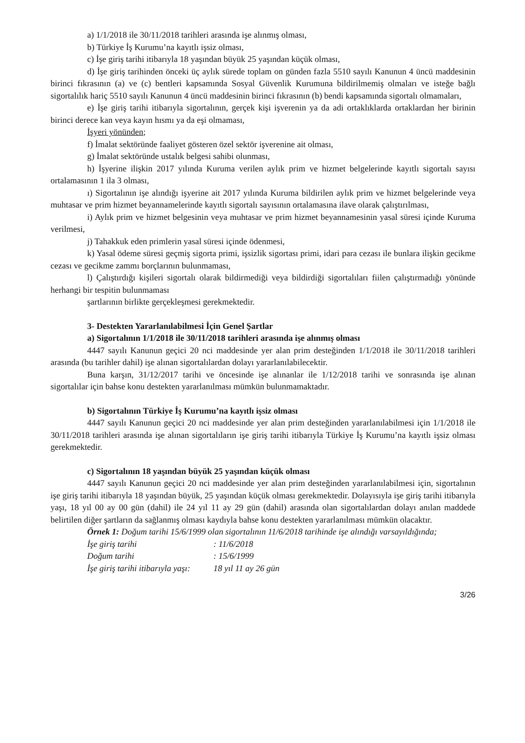a) 1/1/2018 ile 30/11/2018 tarihleri arasında işe alınmış olması,
b) Türkiye İş Kurumu’na kayıtlı işsiz olması,
c) İşe giriş tarihi itibarıyla 18 yaşından büyük 25 yaşından küçük olması,
d) İşe giriş tarihinden önceki üç aylık sürede toplam on günden fazla 5510 sayılı Kanunun 4 üncü maddesinin birinci fıkrasının (a) ve (c) bentleri kapsamında Sosyal Güvenlik Kurumuna bildirilmemiş olmaları ve isteğe bağlı sigortalılık hariç 5510 sayılı Kanunun 4 üncü maddesinin birinci fıkrasının (b) bendi kapsamında sigortalı olmamaları,
e) İşe giriş tarihi itibarıyla sigortalının, gerçek kişi işverenin ya da adi ortaklıklarda ortaklardan her birinin birinci derece kan veya kayın hısmı ya da eşi olmaması,
İşyeri yönünden;
f) İmalat sektöründe faaliyet gösteren özel sektör işverenine ait olması,
g) İmalat sektöründe ustalık belgesi sahibi olunması,
h) İşyerine ilişkin 2017 yılında Kuruma verilen aylık prim ve hizmet belgelerinde kayıtlı sigortalı sayısı ortalamasının 1 ila 3 olması,
ı) Sigortalının işe alındığı işyerine ait 2017 yılında Kuruma bildirilen aylık prim ve hizmet belgelerinde veya muhtasar ve prim hizmet beyannamelerinde kayıtlı sigortalı sayısının ortalamasına ilave olarak çalıştırılması,
i) Aylık prim ve hizmet belgesinin veya muhtasar ve prim hizmet beyannamesinin yasal süresi içinde Kuruma verilmesi,
j) Tahakkuk eden primlerin yasal süresi içinde ödenmesi,
k) Yasal ödeme süresi geçmiş sigorta primi, işsizlik sigortası primi, idari para cezası ile bunlara ilişkin gecikme cezası ve gecikme zammı borçlarının bulunmaması,
l) Çalıştırdığı kişileri sigortalı olarak bildirmediği veya bildirdiği sigortalıları fiilen çalıştırmadığı yönünde herhangi bir tespitin bulunmaması
şartlarının birlikte gerçekleşmesi gerekmektedir.
3- Destekten Yararlanılabilmesi İçin Genel Şartlar
a) Sigortalının 1/1/2018 ile 30/11/2018 tarihleri arasında işe alınmış olması
4447 sayılı Kanunun geçici 20 nci maddesinde yer alan prim desteğinden 1/1/2018 ile 30/11/2018 tarihleri arasında (bu tarihler dahil) işe alınan sigortalılardan dolayı yararlanılabilecektir.
Buna karşın, 31/12/2017 tarihi ve öncesinde işe alınanlar ile 1/12/2018 tarihi ve sonrasında işe alınan sigortalılar için bahse konu destekten yararlanılması mümkün bulunmamaktadır.
b) Sigortalının Türkiye İş Kurumu’na kayıtlı işsiz olması
4447 sayılı Kanunun geçici 20 nci maddesinde yer alan prim desteğinden yararlanılabilmesi için 1/1/2018 ile 30/11/2018 tarihleri arasında işe alınan sigortalıların işe giriş tarihi itibarıyla Türkiye İş Kurumu’na kayıtlı işsiz olması gerekmektedir.
c) Sigortalının 18 yaşından büyük 25 yaşından küçük olması
4447 sayılı Kanunun geçici 20 nci maddesinde yer alan prim desteğinden yararlanılabilmesi için, sigortalının işe giriş tarihi itibarıyla 18 yaşından büyük, 25 yaşından küçük olması gerekmektedir. Dolayısıyla işe giriş tarihi itibarıyla yaşı, 18 yıl 00 ay 00 gün (dahil) ile 24 yıl 11 ay 29 gün (dahil) arasında olan sigortalılardan dolayı anılan maddede belirtilen diğer şartların da sağlanmış olması kaydıyla bahse konu destekten yararlanılması mümkün olacaktır.
Örnek 1: Doğum tarihi 15/6/1999 olan sigortalının 11/6/2018 tarihinde işe alındığı varsayıldığında;
İşe giriş tarihi : 11/6/2018
Doğum tarihi : 15/6/1999
İşe giriş tarihi itibarıyla yaşı: 18 yıl 11 ay 26 gün
3/26